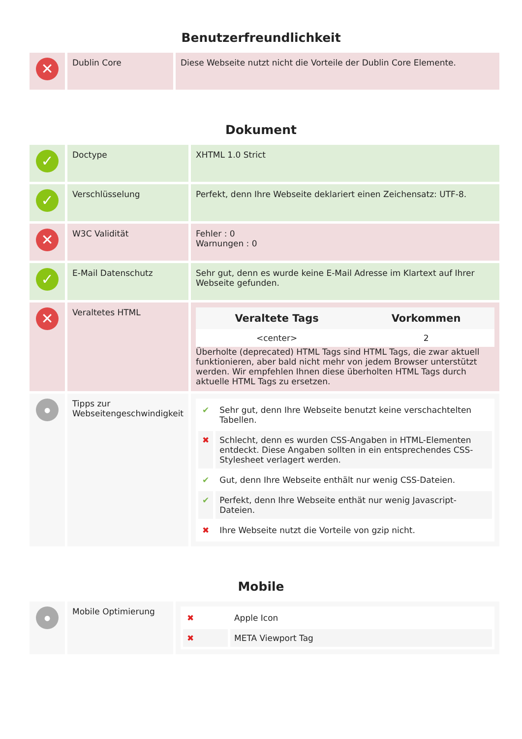Benutzerfreundlichkeit
| ✕ | Dublin Core | Diese Webseite nutzt nicht die Vorteile der Dublin Core Elemente. |
Dokument
| ✓ | Doctype | XHTML 1.0 Strict |
| ✓ | Verschlüsselung | Perfekt, denn Ihre Webseite deklariert einen Zeichensatz: UTF-8. |
| ✕ | W3C Validität | Fehler : 0 Warnungen : 0 |
| ✓ | E-Mail Datenschutz | Sehr gut, denn es wurde keine E-Mail Adresse im Klartext auf Ihrer Webseite gefunden. |
| ✕ | Veraltetes HTML | / Veraltete Tags / Vorkommen / / --- / --- / / <center> / 2 / Überholte (deprecated) HTML Tags sind HTML Tags, die zwar aktuell funktionieren, aber bald nicht mehr von jedem Browser unterstützt werden. Wir empfehlen Ihnen diese überholten HTML Tags durch aktuelle HTML Tags zu ersetzen. |
| ● | Tipps zur Webseitengeschwindigkeit | / ✔ / Sehr gut, denn Ihre Webseite benutzt keine verschachtelten Tabellen. / / ✖ / Schlecht, denn es wurden CSS-Angaben in HTML-Elementen entdeckt. Diese Angaben sollten in ein entsprechendes CSS-Stylesheet verlagert werden. / / ✔ / Gut, denn Ihre Webseite enthält nur wenig CSS-Dateien. / / ✔ / Perfekt, denn Ihre Webseite enthät nur wenig Javascript-Dateien. / / ✖ / Ihre Webseite nutzt die Vorteile von gzip nicht. / |
Mobile
| ● | Mobile Optimierung | / ✖ / Apple Icon / / ✖ / META Viewport Tag / |